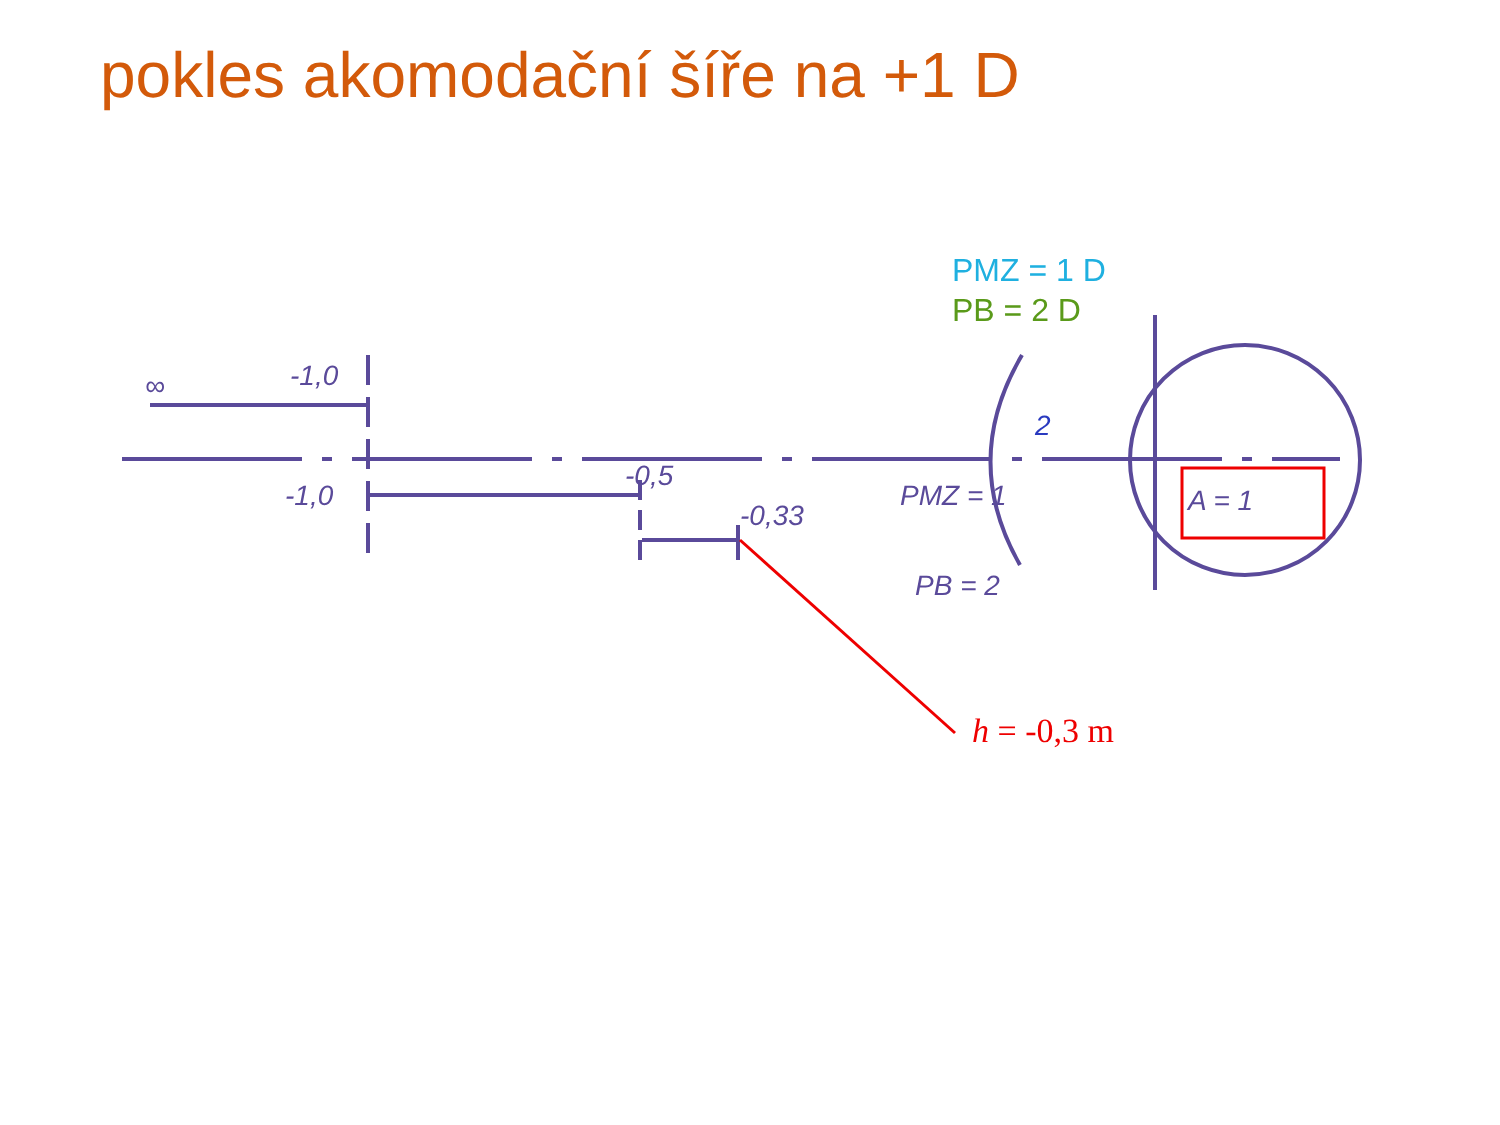pokles akomodační šíře na +1 D
∞
-1,0
-1,0
-0,5
-0,33
PMZ = 1
PB = 2
A = 1
2
PMZ = 1 D
PB = 2 D
h = -0,3 m